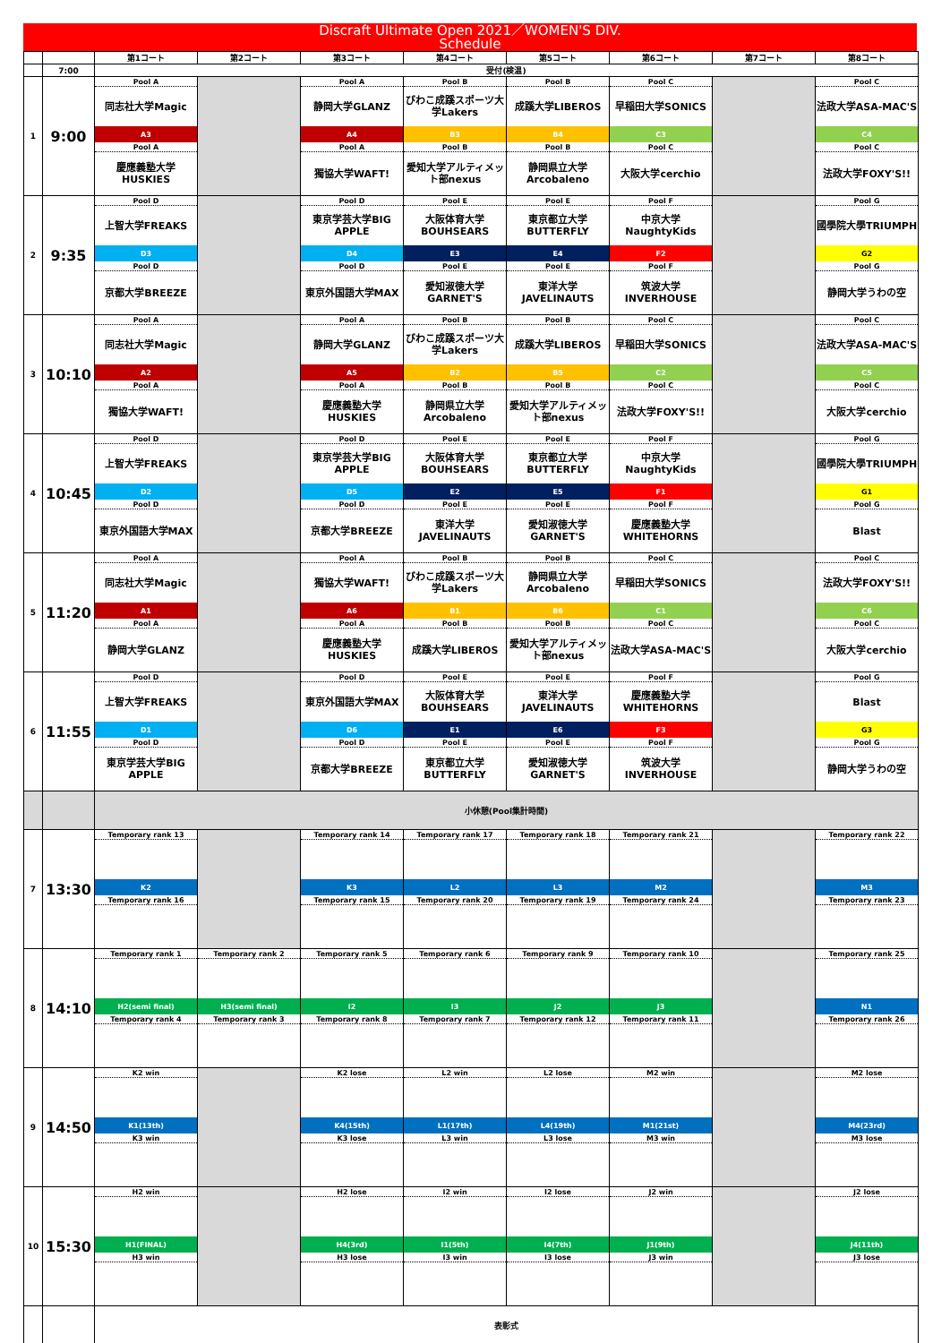Discraft Ultimate Open 2021／WOMEN'S DIV.
Schedule
| | | 第1コート | 第2コート | 第3コート | 第4コート | 第5コート | 第6コート | 第7コート | 第8コート |
| | 7:00 | 受付(検温) | | | | | | | |
| 1 | 9:00 | Pool A | | Pool A | Pool B | Pool B | Pool C | | Pool C |
| | | 同志社大学Magic | | 静岡大学GLANZ | びわこ成蹊スポーツ大学Lakers | 成蹊大学LIBEROS | 早稲田大学SONICS | | 法政大学ASA-MAC'S |
| | | A3 | | A4 | B3 | B4 | C3 | | C4 |
| | | Pool A | | Pool A | Pool B | Pool B | Pool C | | Pool C |
| | | 慶應義塾大学HUSKIES | | 獨協大学WAFT! | 愛知大学アルティメット部nexus | 静岡県立大学Arcobaleno | 大阪大学cerchio | | 法政大学FOXY'S!! |
| 2 | 9:35 | Pool D | | Pool D | Pool E | Pool E | Pool F | | Pool G |
| | | 上智大学FREAKS | | 東京学芸大学BIG APPLE | 大阪体育大学BOUHSEARS | 東京都立大学BUTTERFLY | 中京大学NaughtyKids | | 國學院大學TRIUMPH |
| | | D3 | | D4 | E3 | E4 | F2 | | G2 |
| | | Pool D | | Pool D | Pool E | Pool E | Pool F | | Pool G |
| | | 京都大学BREEZE | | 東京外国語大学MAX | 愛知淑徳大学GARNET'S | 東洋大学JAVELINAUTS | 筑波大学INVERHOUSE | | 静岡大学うわの空 |
| 3 | 10:10 | Pool A | | Pool A | Pool B | Pool B | Pool C | | Pool C |
| | | 同志社大学Magic | | 静岡大学GLANZ | びわこ成蹊スポーツ大学Lakers | 成蹊大学LIBEROS | 早稲田大学SONICS | | 法政大学ASA-MAC'S |
| | | A2 | | A5 | B2 | B5 | C2 | | C5 |
| | | Pool A | | Pool A | Pool B | Pool B | Pool C | | Pool C |
| | | 獨協大学WAFT! | | 慶應義塾大学HUSKIES | 静岡県立大学Arcobaleno | 愛知大学アルティメット部nexus | 法政大学FOXY'S!! | | 大阪大学cerchio |
| 4 | 10:45 | Pool D | | Pool D | Pool E | Pool E | Pool F | | Pool G |
| | | 上智大学FREAKS | | 東京学芸大学BIG APPLE | 大阪体育大学BOUHSEARS | 東京都立大学BUTTERFLY | 中京大学NaughtyKids | | 國學院大學TRIUMPH |
| | | D2 | | D5 | E2 | E5 | F1 | | G1 |
| | | Pool D | | Pool D | Pool E | Pool E | Pool F | | Pool G |
| | | 東京外国語大学MAX | | 京都大学BREEZE | 東洋大学JAVELINAUTS | 愛知淑徳大学GARNET'S | 慶應義塾大学WHITEHORNS | | Blast |
| 5 | 11:20 | Pool A | | Pool A | Pool B | Pool B | Pool C | | Pool C |
| | | 同志社大学Magic | | 獨協大学WAFT! | びわこ成蹊スポーツ大学Lakers | 静岡県立大学Arcobaleno | 早稲田大学SONICS | | 法政大学FOXY'S!! |
| | | A1 | | A6 | B1 | B6 | C1 | | C6 |
| | | Pool A | | Pool A | Pool B | Pool B | Pool C | | Pool C |
| | | 静岡大学GLANZ | | 慶應義塾大学HUSKIES | 成蹊大学LIBEROS | 愛知大学アルティメット部nexus | 法政大学ASA-MAC'S | | 大阪大学cerchio |
| 6 | 11:55 | Pool D | | Pool D | Pool E | Pool E | Pool F | | Pool G |
| | | 上智大学FREAKS | | 東京外国語大学MAX | 大阪体育大学BOUHSEARS | 東洋大学JAVELINAUTS | 慶應義塾大学WHITEHORNS | | Blast |
| | | D1 | | D6 | E1 | E6 | F3 | | G3 |
| | | Pool D | | Pool D | Pool E | Pool E | Pool F | | Pool G |
| | | 東京学芸大学BIG APPLE | | 京都大学BREEZE | 東京都立大学BUTTERFLY | 愛知淑徳大学GARNET'S | 筑波大学INVERHOUSE | | 静岡大学うわの空 |
| | | 小休憩(Pool集計時間) | | | | | | | |
| 7 | 13:30 | Temporary rank 13 | | Temporary rank 14 | Temporary rank 17 | Temporary rank 18 | Temporary rank 21 | | Temporary rank 22 |
| | | K2 | | K3 | L2 | L3 | M2 | | M3 |
| | | Temporary rank 16 | | Temporary rank 15 | Temporary rank 20 | Temporary rank 19 | Temporary rank 24 | | Temporary rank 23 |
| 8 | 14:10 | Temporary rank 1 | Temporary rank 2 | Temporary rank 5 | Temporary rank 6 | Temporary rank 9 | Temporary rank 10 | | Temporary rank 25 |
| | | H2(semi final) | H3(semi final) | I2 | I3 | J2 | J3 | | N1 |
| | | Temporary rank 4 | Temporary rank 3 | Temporary rank 8 | Temporary rank 7 | Temporary rank 12 | Temporary rank 11 | | Temporary rank 26 |
| 9 | 14:50 | K2 win | | K2 lose | L2 win | L2 lose | M2 win | | M2 lose |
| | | K1(13th) | | K4(15th) | L1(17th) | L4(19th) | M1(21st) | | M4(23rd) |
| | | K3 win | | K3 lose | L3 win | L3 lose | M3 win | | M3 lose |
| 10 | 15:30 | H2 win | | H2 lose | I2 win | I2 lose | J2 win | | J2 lose |
| | | H1(FINAL) | | H4(3rd) | I1(5th) | I4(7th) | J1(9th) | | J4(11th) |
| | | H3 win | | H3 lose | I3 win | I3 lose | J3 win | | J3 lose |
| | | 表彰式 | | | | | | | |